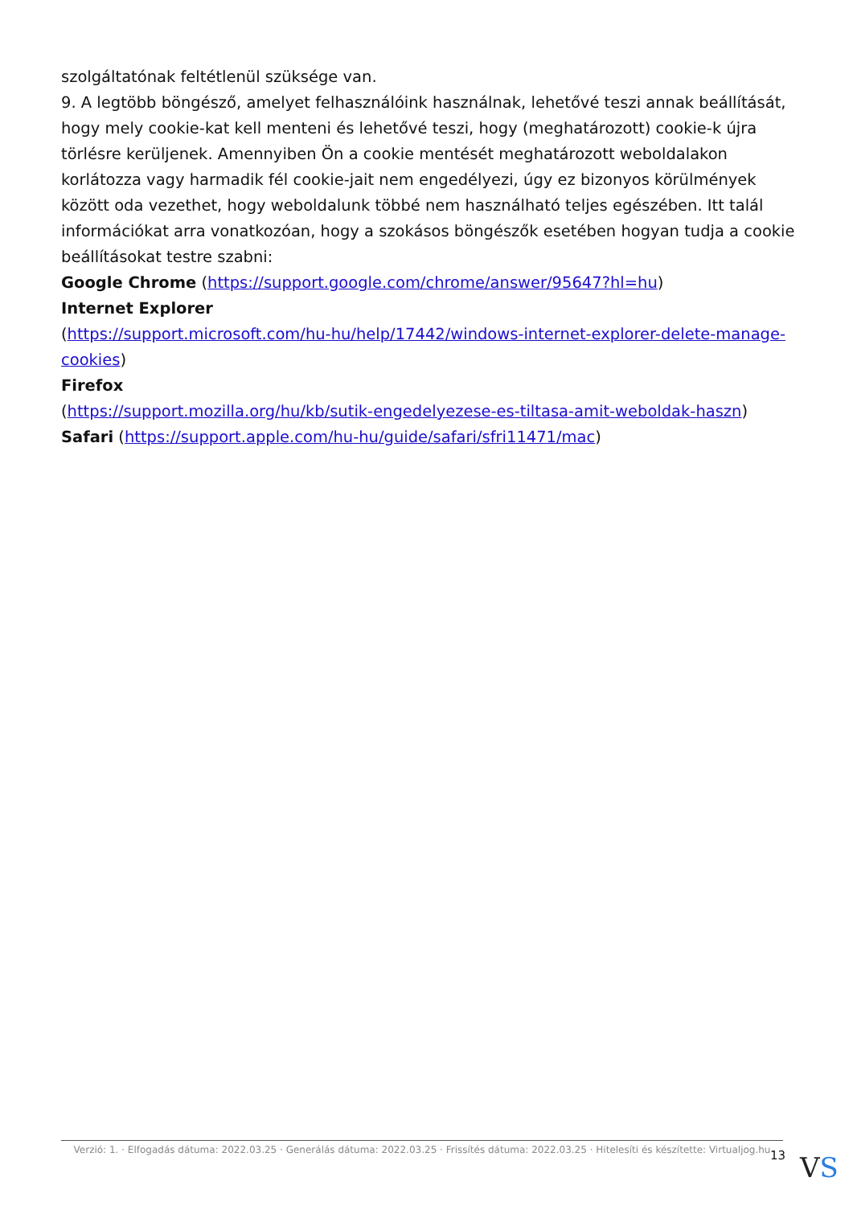szolgáltatónak feltétlenül szüksége van.
9. A legtöbb böngésző, amelyet felhasználóink használnak, lehetővé teszi annak beállítását, hogy mely cookie-kat kell menteni és lehetővé teszi, hogy (meghatározott) cookie-k újra törlésre kerüljenek. Amennyiben Ön a cookie mentését meghatározott weboldalakon korlátozza vagy harmadik fél cookie-jait nem engedélyezi, úgy ez bizonyos körülmények között oda vezethet, hogy weboldalunk többé nem használható teljes egészében. Itt talál információkat arra vonatkozóan, hogy a szokásos böngészők esetében hogyan tudja a cookie beállításokat testre szabni:
Google Chrome (https://support.google.com/chrome/answer/95647?hl=hu)
Internet Explorer
(https://support.microsoft.com/hu-hu/help/17442/windows-internet-explorer-delete-manage-cookies)
Firefox
(https://support.mozilla.org/hu/kb/sutik-engedelyezese-es-tiltasa-amit-weboldak-haszn)
Safari (https://support.apple.com/hu-hu/guide/safari/sfri11471/mac)
Verzió: 1. · Elfogadás dátuma: 2022.03.25 · Generálás dátuma: 2022.03.25 · Frissítés dátuma: 2022.03.25 · Hitelesíti és készítette: Virtualjog.hu
13 VS